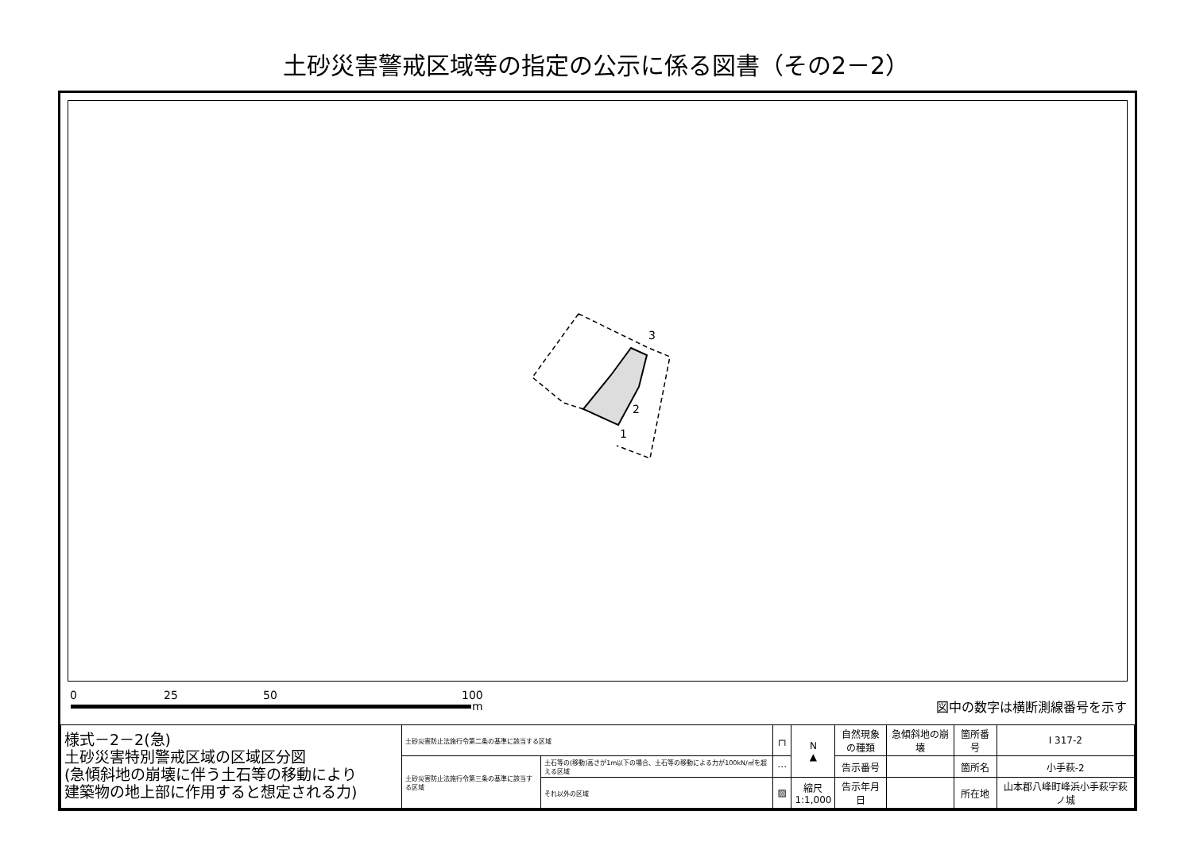土砂災害警戒区域等の指定の公示に係る図書（その2－2）
3
2
1
0 25 50 100
m 図中の数字は横断測線番号を示す
| 様式－2－2(急) 土砂災害特別警戒区域の区域区分図 (急傾斜地の崩壊に伴う土石等の移動により 建築物の地上部に作用すると想定される力) | 土砂災害防止法施行令第二条の基準に該当する区域 | | ┌┐ | N ▲ | 自然現象 の種類 | 急傾斜地の崩壊 | 箇所番号 | I 317-2 |
| | 土砂災害防止法施行令第三条の基準に該当する区域 | 土石等の(移動)高さが1m以下の場合、土石等の移動による力が100kN/㎡を超える区域 | ⋯ | | 告示番号 | | 箇所名 | 小手萩-2 |
| | | それ以外の区域 | ▨ | 縮尺 1:1,000 | 告示年月日 | | 所在地 | 山本郡八峰町峰浜小手萩字萩ノ城 |